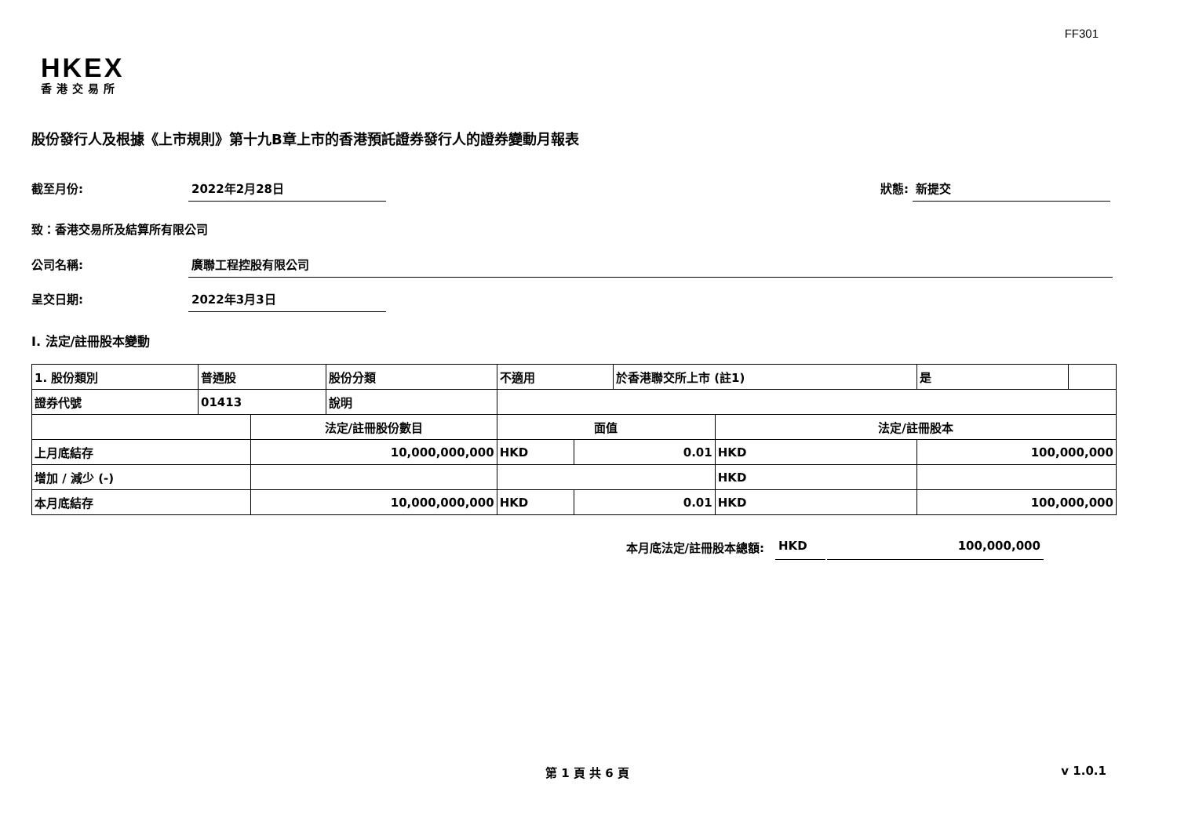FF301
HKEX
香港交易所
股份發行人及根據《上市規則》第十九B章上市的香港預託證券發行人的證券變動月報表
截至月份: 2022年2月28日 狀態: 新提交
致：香港交易所及結算所有限公司
公司名稱: 廣聯工程控股有限公司
呈交日期: 2022年3月3日
I. 法定/註冊股本變動
| 1. 股份類別 | 普通股 | | 股份分類 | 不適用 | | | 於香港聯交所上市 (註1) | | 是 | |
| 證券代號 | 01413 | | 說明 | | | | | | | |
| | | 法定/註冊股份數目 | | | 面值 | | | 法定/註冊股本 | | |
| 上月底結存 | | 10,000,000,000 | | | HKD | 0.01 | | HKD | 100,000,000 | |
| 增加 / 減少 (-) | | | | | | | | HKD | | |
| 本月底結存 | | 10,000,000,000 | | | HKD | 0.01 | | HKD | 100,000,000 | |
本月底法定/註冊股本總額: HKD 100,000,000
第 1 頁 共 6 頁 v 1.0.1